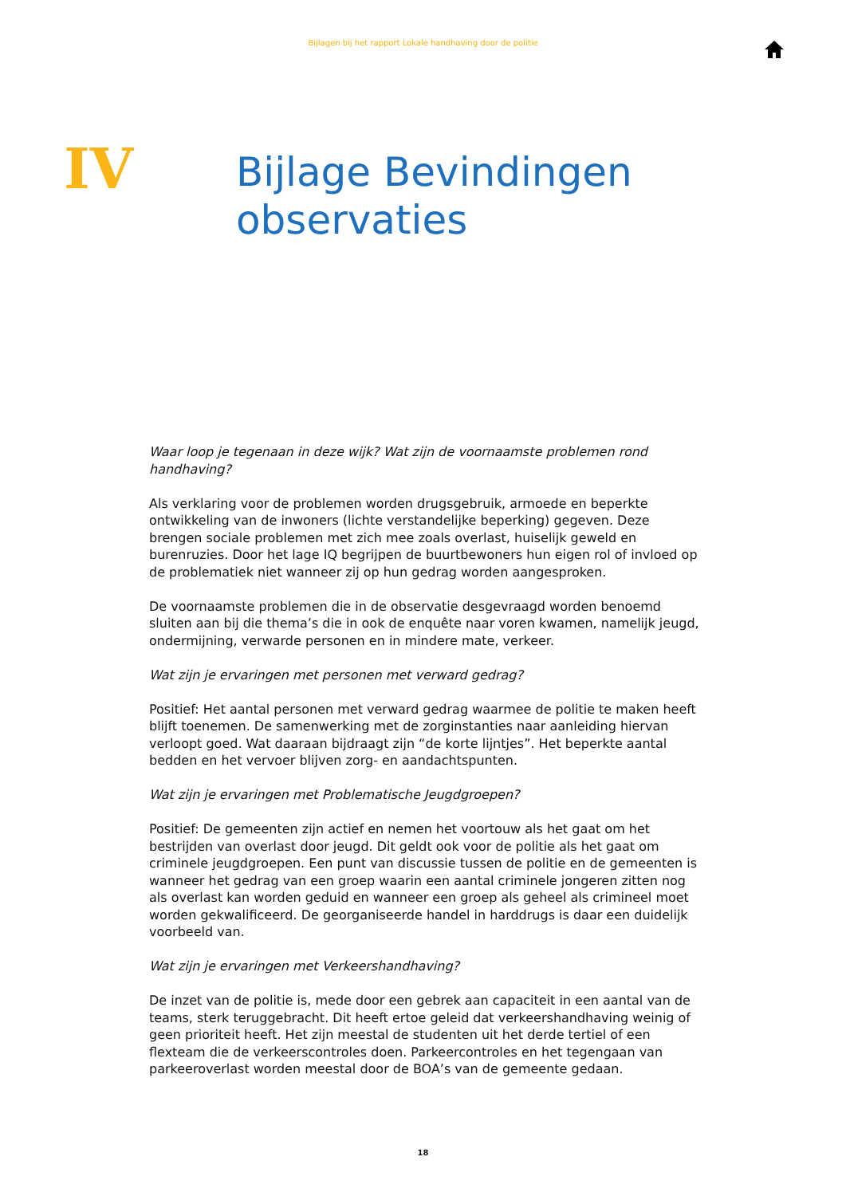Bijlagen bij het rapport Lokale handhaving door de politie
IV
Bijlage Bevindingen
observaties
Waar loop je tegenaan in deze wijk? Wat zijn de voornaamste problemen rond handhaving?
Als verklaring voor de problemen worden drugsgebruik, armoede en beperkte ontwikkeling van de inwoners (lichte verstandelijke beperking) gegeven. Deze brengen sociale problemen met zich mee zoals overlast, huiselijk geweld en burenruzies. Door het lage IQ begrijpen de buurtbewoners hun eigen rol of invloed op de problematiek niet wanneer zij op hun gedrag worden aangesproken.
De voornaamste problemen die in de observatie desgevraagd worden benoemd sluiten aan bij die thema’s die in ook de enquête naar voren kwamen, namelijk jeugd, ondermijning, verwarde personen en in mindere mate, verkeer.
Wat zijn je ervaringen met personen met verward gedrag?
Positief: Het aantal personen met verward gedrag waarmee de politie te maken heeft blijft toenemen. De samenwerking met de zorginstanties naar aanleiding hiervan verloopt goed. Wat daaraan bijdraagt zijn “de korte lijntjes”. Het beperkte aantal bedden en het vervoer blijven zorg- en aandachtspunten.
Wat zijn je ervaringen met Problematische Jeugdgroepen?
Positief: De gemeenten zijn actief en nemen het voortouw als het gaat om het bestrijden van overlast door jeugd. Dit geldt ook voor de politie als het gaat om criminele jeugdgroepen. Een punt van discussie tussen de politie en de gemeenten is wanneer het gedrag van een groep waarin een aantal criminele jongeren zitten nog als overlast kan worden geduid en wanneer een groep als geheel als crimineel moet worden gekwalificeerd. De georganiseerde handel in harddrugs is daar een duidelijk voorbeeld van.
Wat zijn je ervaringen met Verkeershandhaving?
De inzet van de politie is, mede door een gebrek aan capaciteit in een aantal van de teams, sterk teruggebracht. Dit heeft ertoe geleid dat verkeershandhaving weinig of geen prioriteit heeft. Het zijn meestal de studenten uit het derde tertiel of een flexteam die de verkeerscontroles doen. Parkeercontroles en het tegengaan van parkeeroverlast worden meestal door de BOA’s van de gemeente gedaan.
18